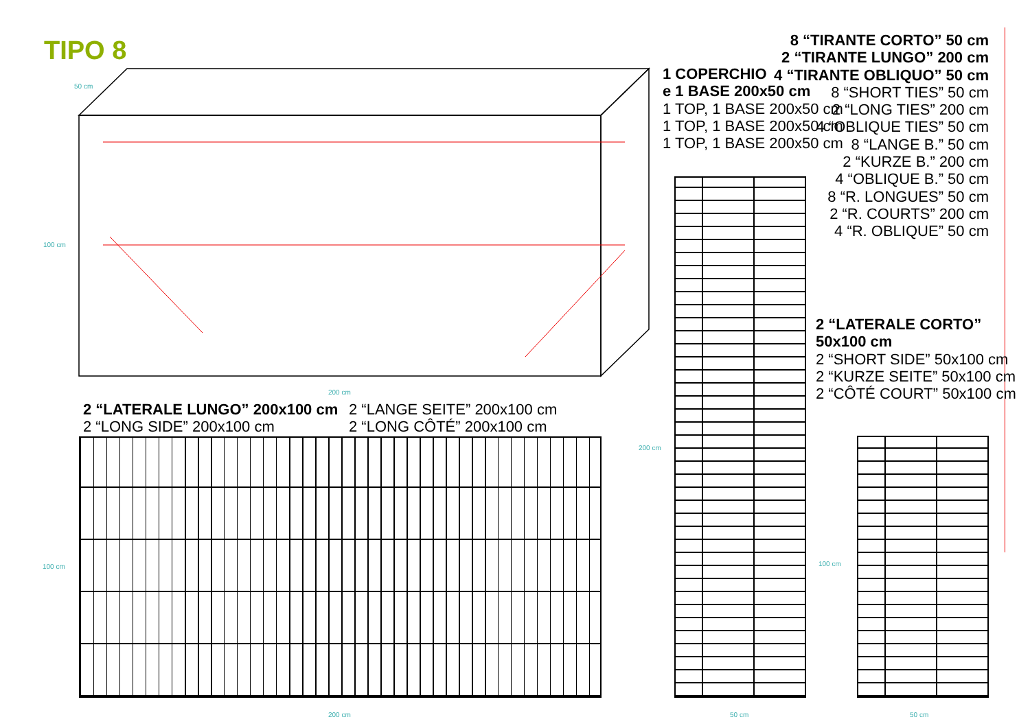TIPO 8
50 cm
100 cm
200 cm
2 “LATERALE LUNGO” 200x100 cm
2 “LONG SIDE” 200x100 cm
2 “LANGE SEITE” 200x100 cm
2 “LONG CÔTÉ” 200x100 cm
100 cm
200 cm
1 COPERCHIO
e 1 BASE 200x50 cm
1 TOP, 1 BASE 200x50 cm
1 TOP, 1 BASE 200x50 cm
1 TOP, 1 BASE 200x50 cm
200 cm
50 cm
8 “TIRANTE CORTO” 50 cm
2 “TIRANTE LUNGO” 200 cm
4 “TIRANTE OBLIQUO” 50 cm
8 “SHORT TIES” 50 cm
2 “LONG TIES” 200 cm
4 “OBLIQUE TIES” 50 cm
8 “LANGE B.” 50 cm
2 “KURZE B.” 200 cm
4 “OBLIQUE B.” 50 cm
8 “R. LONGUES” 50 cm
2 “R. COURTS” 200 cm
4 “R. OBLIQUE” 50 cm
2 “LATERALE CORTO”
50x100 cm
2 “SHORT SIDE” 50x100 cm
2 “KURZE SEITE” 50x100 cm
2 “CÔTÉ COURT” 50x100 cm
100 cm
50 cm